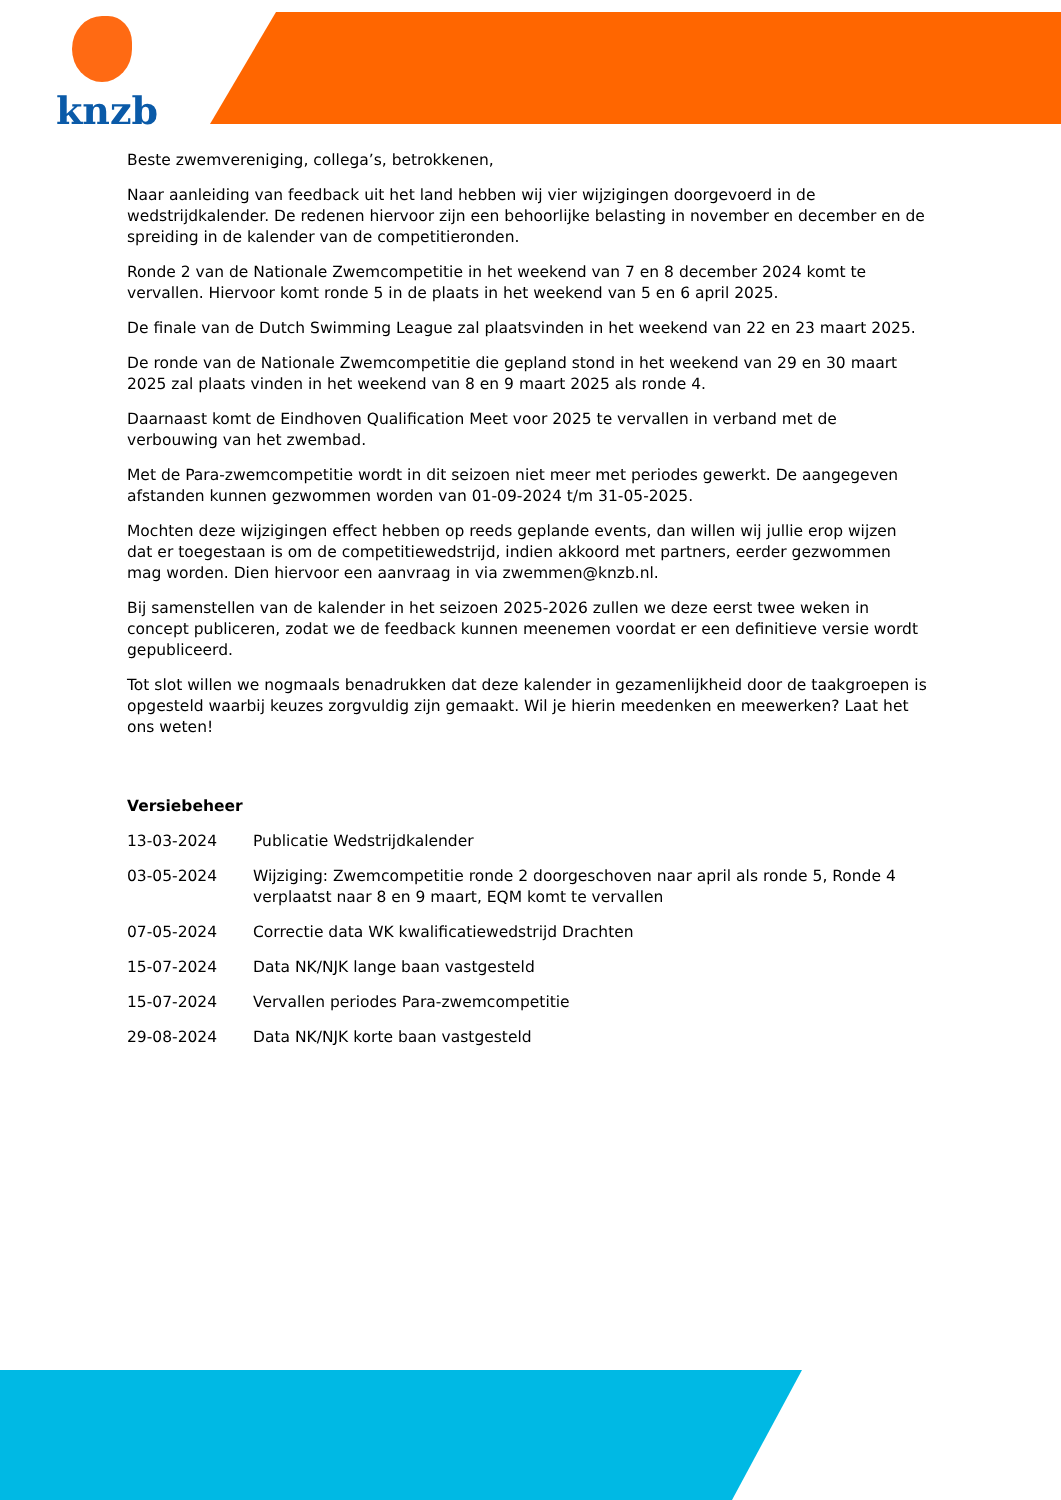knzb
Beste zwemvereniging, collega’s, betrokkenen,
Naar aanleiding van feedback uit het land hebben wij vier wijzigingen doorgevoerd in de wedstrijdkalender. De redenen hiervoor zijn een behoorlijke belasting in november en december en de spreiding in de kalender van de competitieronden.
Ronde 2 van de Nationale Zwemcompetitie in het weekend van 7 en 8 december 2024 komt te vervallen. Hiervoor komt ronde 5 in de plaats in het weekend van 5 en 6 april 2025.
De finale van de Dutch Swimming League zal plaatsvinden in het weekend van 22 en 23 maart 2025.
De ronde van de Nationale Zwemcompetitie die gepland stond in het weekend van 29 en 30 maart 2025 zal plaats vinden in het weekend van 8 en 9 maart 2025 als ronde 4.
Daarnaast komt de Eindhoven Qualification Meet voor 2025 te vervallen in verband met de verbouwing van het zwembad.
Met de Para-zwemcompetitie wordt in dit seizoen niet meer met periodes gewerkt. De aangegeven afstanden kunnen gezwommen worden van 01-09-2024 t/m 31-05-2025.
Mochten deze wijzigingen effect hebben op reeds geplande events, dan willen wij jullie erop wijzen dat er toegestaan is om de competitiewedstrijd, indien akkoord met partners, eerder gezwommen mag worden. Dien hiervoor een aanvraag in via zwemmen@knzb.nl.
Bij samenstellen van de kalender in het seizoen 2025-2026 zullen we deze eerst twee weken in concept publiceren, zodat we de feedback kunnen meenemen voordat er een definitieve versie wordt gepubliceerd.
Tot slot willen we nogmaals benadrukken dat deze kalender in gezamenlijkheid door de taakgroepen is opgesteld waarbij keuzes zorgvuldig zijn gemaakt. Wil je hierin meedenken en meewerken? Laat het ons weten!
Versiebeheer
| 13-03-2024 | Publicatie Wedstrijdkalender |
| 03-05-2024 | Wijziging: Zwemcompetitie ronde 2 doorgeschoven naar april als ronde 5, Ronde 4 verplaatst naar 8 en 9 maart, EQM komt te vervallen |
| 07-05-2024 | Correctie data WK kwalificatiewedstrijd Drachten |
| 15-07-2024 | Data NK/NJK lange baan vastgesteld |
| 15-07-2024 | Vervallen periodes Para-zwemcompetitie |
| 29-08-2024 | Data NK/NJK korte baan vastgesteld |